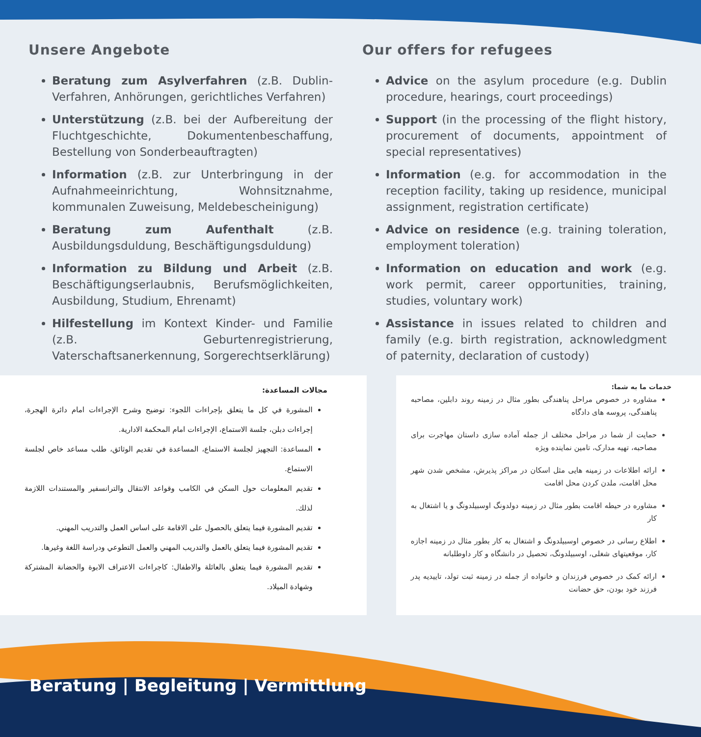Unsere Angebote
Beratung zum Asylverfahren (z.B. Dublin-Verfahren, Anhörungen, gerichtliches Verfahren)
Unterstützung (z.B. bei der Aufbereitung der Fluchtgeschichte, Dokumentenbeschaffung, Bestellung von Sonderbeauftragten)
Information (z.B. zur Unterbringung in der Aufnahmeeinrichtung, Wohnsitznahme, kommunalen Zuweisung, Meldebescheinigung)
Beratung zum Aufenthalt (z.B. Ausbildungsduldung, Beschäftigungsduldung)
Information zu Bildung und Arbeit (z.B. Beschäftigungserlaubnis, Berufsmöglichkeiten, Ausbildung, Studium, Ehrenamt)
Hilfestellung im Kontext Kinder- und Familie (z.B. Geburtenregistrierung, Vaterschaftsanerkennung, Sorgerechtserklärung)
Our offers for refugees
Advice on the asylum procedure (e.g. Dublin procedure, hearings, court proceedings)
Support (in the processing of the flight history, procurement of documents, appointment of special representatives)
Information (e.g. for accommodation in the reception facility, taking up residence, municipal assignment, registration certificate)
Advice on residence (e.g. training toleration, employment toleration)
Information on education and work (e.g. work permit, career opportunities, training, studies, voluntary work)
Assistance in issues related to children and family (e.g. birth registration, acknowledgment of paternity, declaration of custody)
مجالات المساعدة:
المشورة في كل ما يتعلق بإجراءات اللجوء: توضيح وشرح الإجراءات امام دائرة الهجرة، إجراءات دبلن، جلسة الاستماع، الإجراءات امام المحكمة الادارية.
المساعدة: التجهيز لجلسة الاستماع، المساعدة في تقديم الوثائق، طلب مساعد خاص لجلسة الاستماع.
تقديم المعلومات حول السكن في الكامب وقواعد الانتقال والترانسفير والمستندات اللازمة لذلك.
تقديم المشورة فيما يتعلق بالحصول على الاقامة على اساس العمل والتدريب المهني.
تقديم المشورة فيما يتعلق بالعمل والتدريب المهني والعمل التطوعي ودراسة اللغة وغيرها.
تقديم المشورة فيما يتعلق بالعائلة والاطفال: كاجراءات الاعتراف الابوة والحضانة المشتركة وشهادة الميلاد.
خدمات ما به شما:
مشاوره در خصوص مراحل پناهندگی بطور مثال در زمینه روند دابلین، مصاحبه پناهندگی، پروسه های دادگاه
حمایت از شما در مراحل مختلف از جمله آماده سازی داستان مهاجرت برای مصاحبه، تهیه مدارک، تامین نماینده ویژه
ارائه اطلاعات در زمینه هایی مثل اسکان در مراکز پذیرش، مشخص شدن شهر محل اقامت، ملدن کردن محل اقامت
مشاوره در حیطه اقامت بطور مثال در زمینه دولدونگ اوسبیلدونگ و یا اشتغال به کار
اطلاع رسانی در خصوص اوسبیلدونگ و اشتغال به کار بطور مثال در زمینه اجازه کار، موقعیتهای شغلی، اوسبیلدونگ، تحصیل در دانشگاه و کار داوطلبانه
ارائه کمک در خصوص فرزندان و خانواده از جمله در زمینه ثبت تولد، تاییدیه پدر فرزند خود بودن، حق حضانت
Beratung | Begleitung | Vermittlung